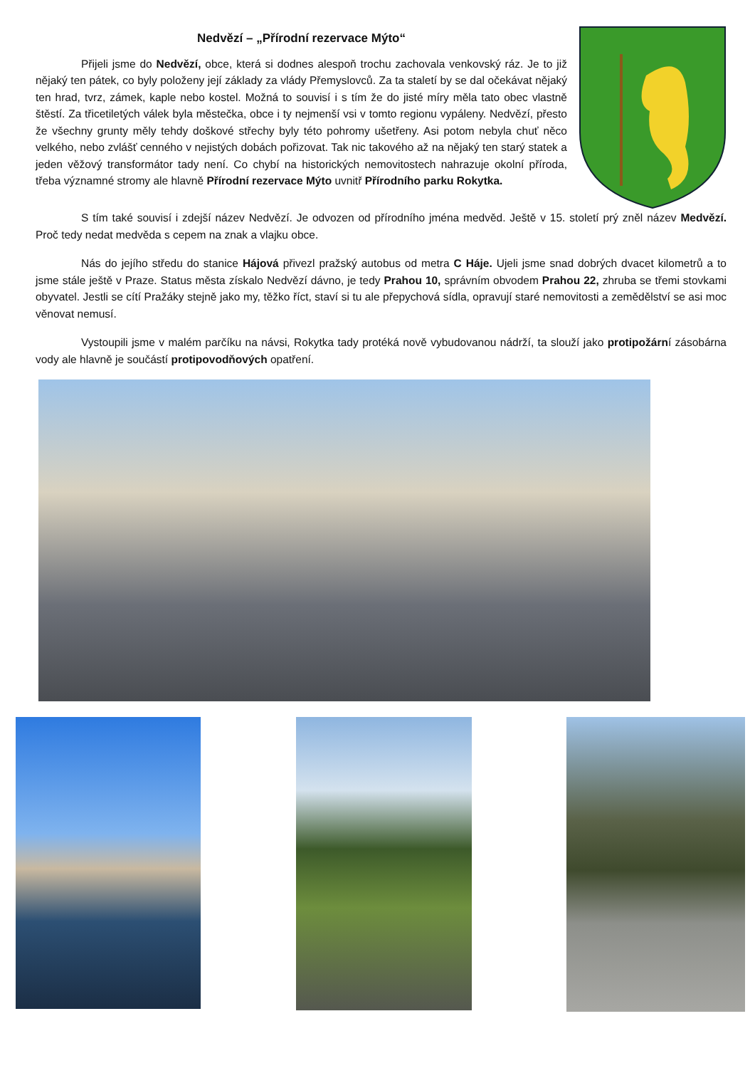Nedvězí – „Přírodní rezervace Mýto“
Přijeli jsme do Nedvězí, obce, která si dodnes alespoň trochu zachovala venkovský ráz. Je to již nějaký ten pátek, co byly položeny její základy za vlády Přemyslovců. Za ta staletí by se dal očekávat nějaký ten hrad, tvrz, zámek, kaple nebo kostel. Možná to souvisí i s tím že do jisté míry měla tato obec vlastně štěstí. Za třicetiletých válek byla městečka, obce i ty nejmenší vsi v tomto regionu vypáleny. Nedvězí, přesto že všechny grunty měly tehdy doškové střechy byly této pohromy ušetřeny. Asi potom nebyla chuť něco velkého, nebo zvlášť cenného v nejistých dobách pořizovat. Tak nic takového až na nějaký ten starý statek a jeden věžový transformátor tady není. Co chybí na historických nemovitostech nahrazuje okolní příroda, třeba významné stromy ale hlavně Přírodní rezervace Mýto uvnitř Přírodního parku Rokytka.
S tím také souvisí i zdejší název Nedvězí. Je odvozen od přírodního jména medvěd. Ještě v 15. století prý zněl název Medvězí. Proč tedy nedat medvěda s cepem na znak a vlajku obce.
Nás do jejího středu do stanice Hájová přivezl pražský autobus od metra C Háje. Ujeli jsme snad dobrých dvacet kilometrů a to jsme stále ještě v Praze. Status města získalo Nedvězí dávno, je tedy Prahou 10, správním obvodem Prahou 22, zhruba se třemi stovkami obyvatel. Jestli se cítí Pražáky stejně jako my, těžko říct, staví si tu ale přepychová sídla, opravují staré nemovitosti a zemědělství se asi moc věnovat nemusí.
Vystoupili jsme v malém parčíku na návsi, Rokytka tady protéká nově vybudovanou nádrží, ta slouží jako protipožární zásobárna vody ale hlavně je součástí protipovodňových opatření.